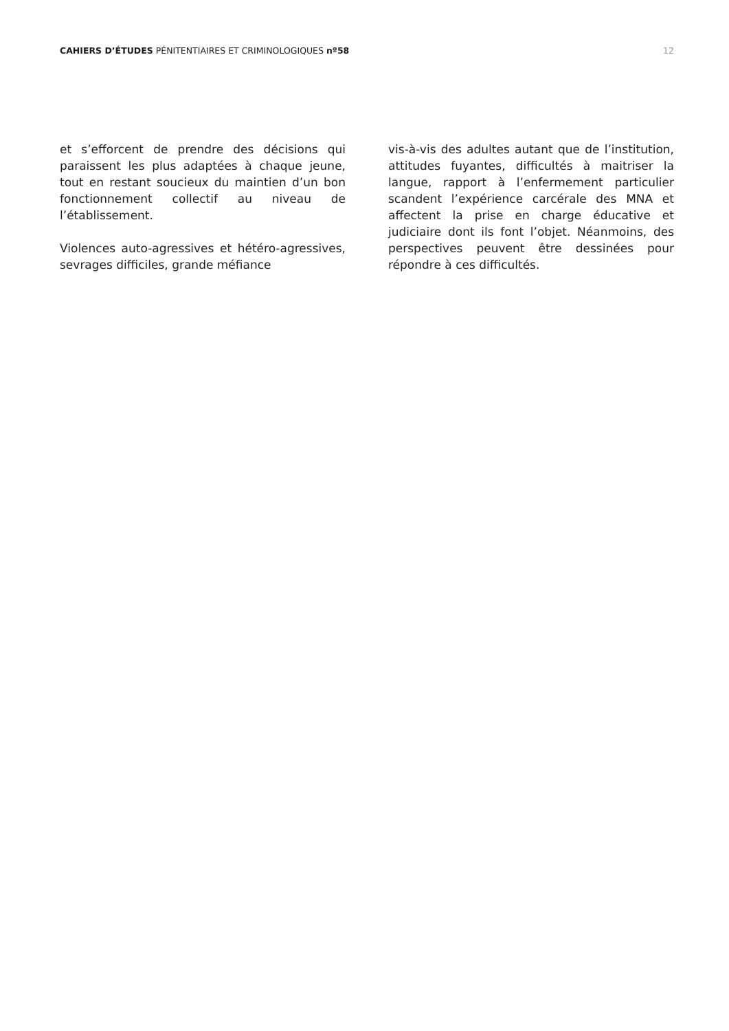CAHIERS D’ÉTUDES PÉNITENTIAIRES ET CRIMINOLOGIQUES nº58
12
et s’efforcent de prendre des décisions qui paraissent les plus adaptées à chaque jeune, tout en restant soucieux du maintien d’un bon fonctionnement collectif au niveau de l’établissement.
Violences auto-agressives et hétéro-agressives, sevrages difficiles, grande méfiance
vis-à-vis des adultes autant que de l’institution, attitudes fuyantes, difficultés à maitriser la langue, rapport à l’enfermement particulier scandent l’expérience carcérale des MNA et affectent la prise en charge éducative et judiciaire dont ils font l’objet. Néanmoins, des perspectives peuvent être dessinées pour répondre à ces difficultés.